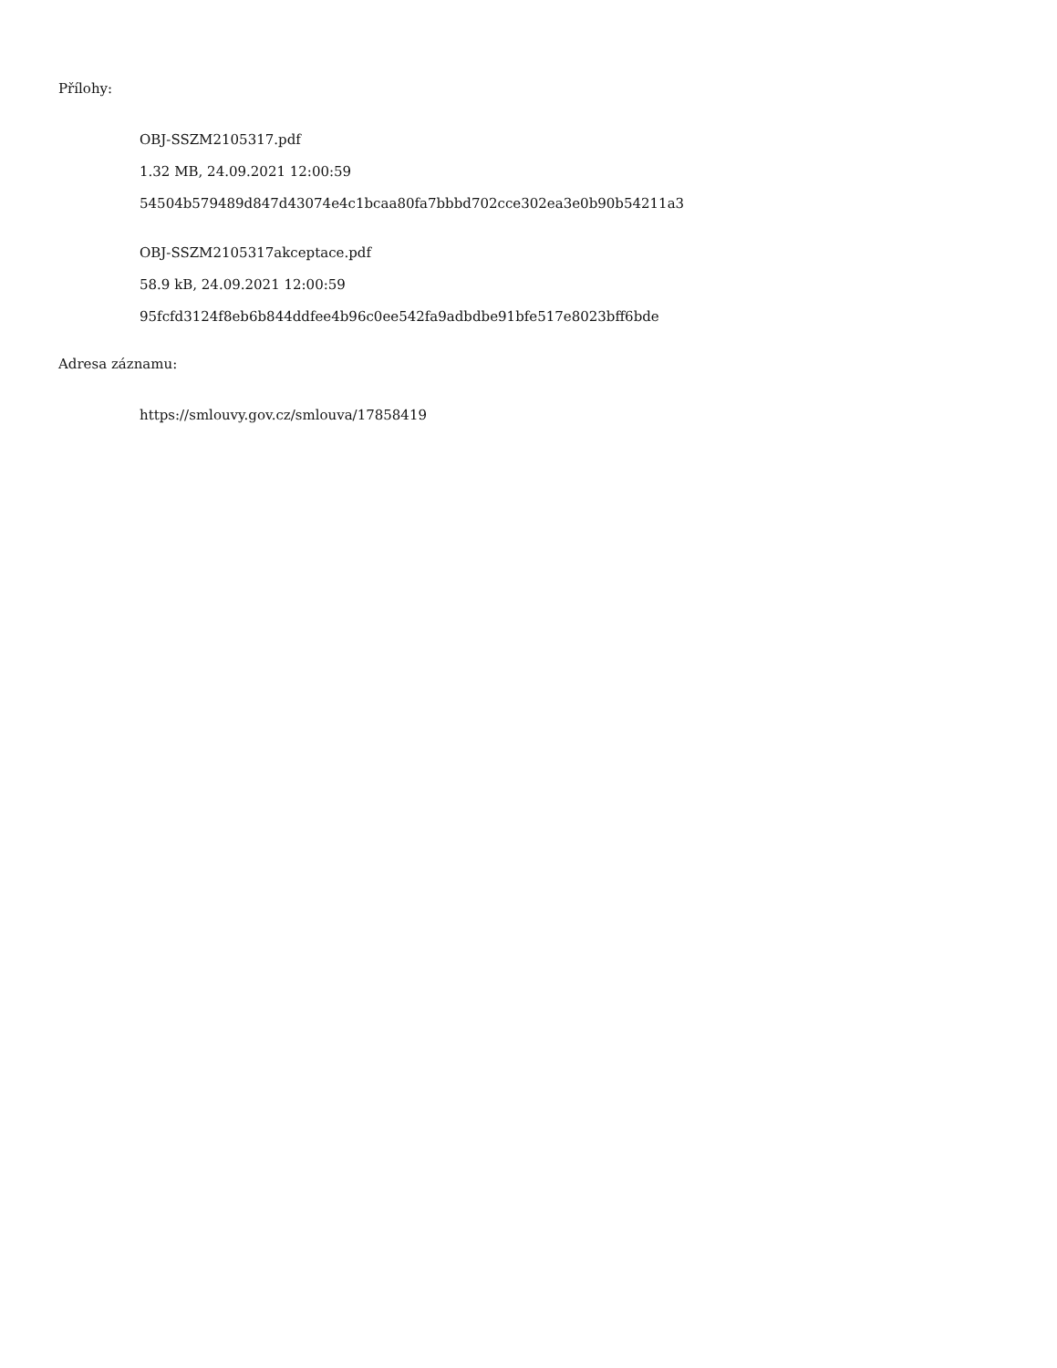Přílohy:
OBJ-SSZM2105317.pdf
1.32 MB, 24.09.2021 12:00:59
54504b579489d847d43074e4c1bcaa80fa7bbbd702cce302ea3e0b90b54211a3
OBJ-SSZM2105317akceptace.pdf
58.9 kB, 24.09.2021 12:00:59
95fcfd3124f8eb6b844ddfee4b96c0ee542fa9adbdbe91bfe517e8023bff6bde
Adresa záznamu:
https://smlouvy.gov.cz/smlouva/17858419